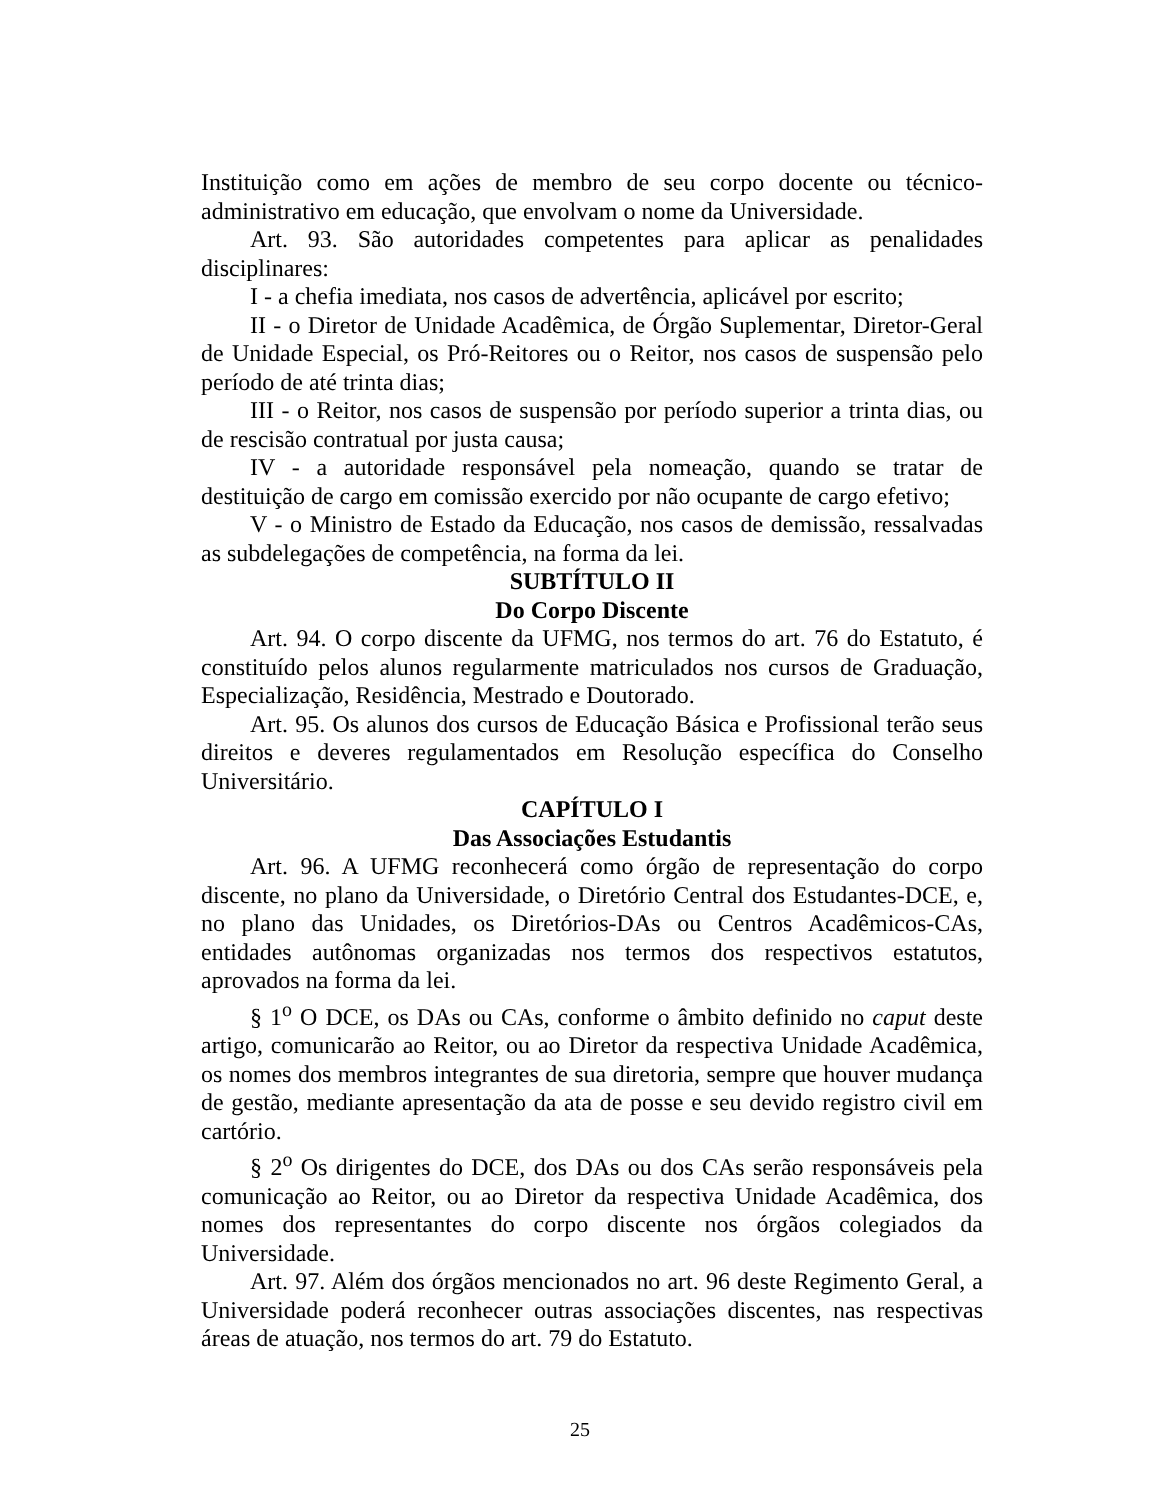Instituição como em ações de membro de seu corpo docente ou técnico-administrativo em educação, que envolvam o nome da Universidade.
Art. 93. São autoridades competentes para aplicar as penalidades disciplinares:
I - a chefia imediata, nos casos de advertência, aplicável por escrito;
II - o Diretor de Unidade Acadêmica, de Órgão Suplementar, Diretor-Geral de Unidade Especial, os Pró-Reitores ou o Reitor, nos casos de suspensão pelo período de até trinta dias;
III - o Reitor, nos casos de suspensão por período superior a trinta dias, ou de rescisão contratual por justa causa;
IV - a autoridade responsável pela nomeação, quando se tratar de destituição de cargo em comissão exercido por não ocupante de cargo efetivo;
V - o Ministro de Estado da Educação, nos casos de demissão, ressalvadas as subdelegações de competência, na forma da lei.
SUBTÍTULO II
Do Corpo Discente
Art. 94. O corpo discente da UFMG, nos termos do art. 76 do Estatuto, é constituído pelos alunos regularmente matriculados nos cursos de Graduação, Especialização, Residência, Mestrado e Doutorado.
Art. 95. Os alunos dos cursos de Educação Básica e Profissional terão seus direitos e deveres regulamentados em Resolução específica do Conselho Universitário.
CAPÍTULO I
Das Associações Estudantis
Art. 96. A UFMG reconhecerá como órgão de representação do corpo discente, no plano da Universidade, o Diretório Central dos Estudantes-DCE, e, no plano das Unidades, os Diretórios-DAs ou Centros Acadêmicos-CAs, entidades autônomas organizadas nos termos dos respectivos estatutos, aprovados na forma da lei.
§ 1<sup>o</sup> O DCE, os DAs ou CAs, conforme o âmbito definido no caput deste artigo, comunicarão ao Reitor, ou ao Diretor da respectiva Unidade Acadêmica, os nomes dos membros integrantes de sua diretoria, sempre que houver mudança de gestão, mediante apresentação da ata de posse e seu devido registro civil em cartório.
§ 2<sup>o</sup> Os dirigentes do DCE, dos DAs ou dos CAs serão responsáveis pela comunicação ao Reitor, ou ao Diretor da respectiva Unidade Acadêmica, dos nomes dos representantes do corpo discente nos órgãos colegiados da Universidade.
Art. 97. Além dos órgãos mencionados no art. 96 deste Regimento Geral, a Universidade poderá reconhecer outras associações discentes, nas respectivas áreas de atuação, nos termos do art. 79 do Estatuto.
25